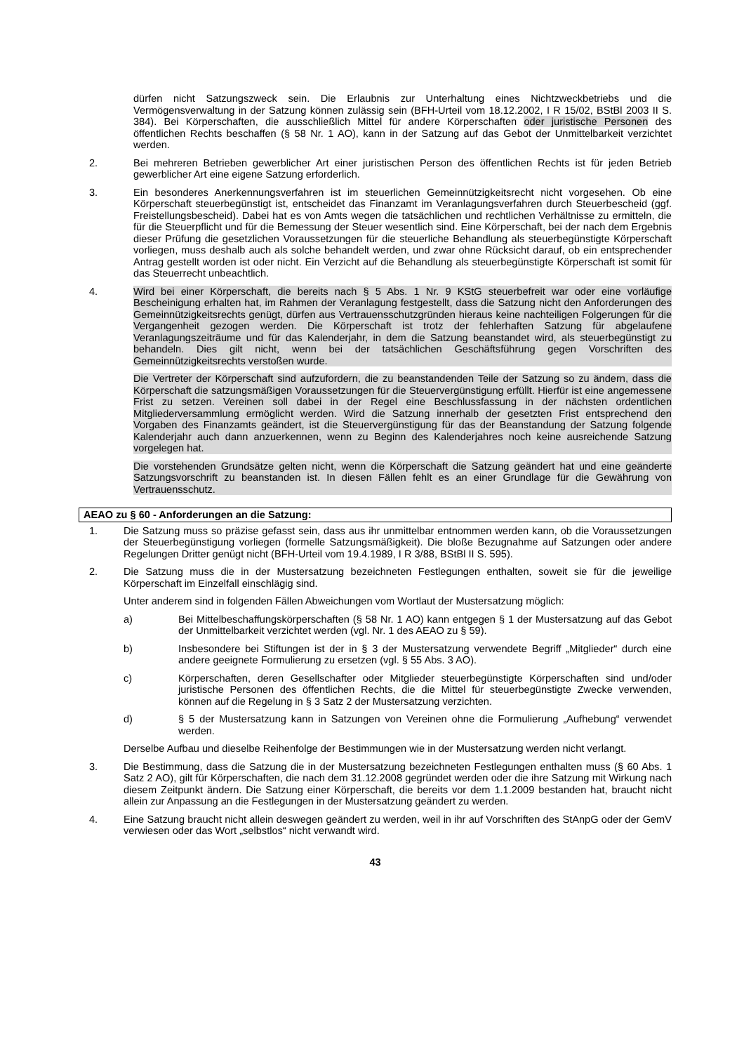dürfen nicht Satzungszweck sein. Die Erlaubnis zur Unterhaltung eines Nichtzweckbetriebs und die Vermögensverwaltung in der Satzung können zulässig sein (BFH-Urteil vom 18.12.2002, I R 15/02, BStBl 2003 II S. 384). Bei Körperschaften, die ausschließlich Mittel für andere Körperschaften oder juristische Personen des öffentlichen Rechts beschaffen (§ 58 Nr. 1 AO), kann in der Satzung auf das Gebot der Unmittelbarkeit verzichtet werden.
2. Bei mehreren Betrieben gewerblicher Art einer juristischen Person des öffentlichen Rechts ist für jeden Betrieb gewerblicher Art eine eigene Satzung erforderlich.
3. Ein besonderes Anerkennungsverfahren ist im steuerlichen Gemeinnützigkeitsrecht nicht vorgesehen. Ob eine Körperschaft steuerbegünstigt ist, entscheidet das Finanzamt im Veranlagungsverfahren durch Steuerbescheid (ggf. Freistellungsbescheid). Dabei hat es von Amts wegen die tatsächlichen und rechtlichen Verhältnisse zu ermitteln, die für die Steuerpflicht und für die Bemessung der Steuer wesentlich sind. Eine Körperschaft, bei der nach dem Ergebnis dieser Prüfung die gesetzlichen Voraussetzungen für die steuerliche Behandlung als steuerbegünstigte Körperschaft vorliegen, muss deshalb auch als solche behandelt werden, und zwar ohne Rücksicht darauf, ob ein entsprechender Antrag gestellt worden ist oder nicht. Ein Verzicht auf die Behandlung als steuerbegünstigte Körperschaft ist somit für das Steuerrecht unbeachtlich.
4. Wird bei einer Körperschaft, die bereits nach § 5 Abs. 1 Nr. 9 KStG steuerbefreit war oder eine vorläufige Bescheinigung erhalten hat, im Rahmen der Veranlagung festgestellt, dass die Satzung nicht den Anforderungen des Gemeinnützigkeitsrechts genügt, dürfen aus Vertrauensschutzgründen hieraus keine nachteiligen Folgerungen für die Vergangenheit gezogen werden. Die Körperschaft ist trotz der fehlerhaften Satzung für abgelaufene Veranlagungszeiträume und für das Kalenderjahr, in dem die Satzung beanstandet wird, als steuerbegünstigt zu behandeln. Dies gilt nicht, wenn bei der tatsächlichen Geschäftsführung gegen Vorschriften des Gemeinnützigkeitsrechts verstoßen wurde.
Die Vertreter der Körperschaft sind aufzufordern, die zu beanstandenden Teile der Satzung so zu ändern, dass die Körperschaft die satzungsmäßigen Voraussetzungen für die Steuervergünstigung erfüllt. Hierfür ist eine angemessene Frist zu setzen. Vereinen soll dabei in der Regel eine Beschlussfassung in der nächsten ordentlichen Mitgliederversammlung ermöglicht werden. Wird die Satzung innerhalb der gesetzten Frist entsprechend den Vorgaben des Finanzamts geändert, ist die Steuervergünstigung für das der Beanstandung der Satzung folgende Kalenderjahr auch dann anzuerkennen, wenn zu Beginn des Kalenderjahres noch keine ausreichende Satzung vorgelegen hat.
Die vorstehenden Grundsätze gelten nicht, wenn die Körperschaft die Satzung geändert hat und eine geänderte Satzungsvorschrift zu beanstanden ist. In diesen Fällen fehlt es an einer Grundlage für die Gewährung von Vertrauensschutz.
AEAO zu § 60 - Anforderungen an die Satzung:
1. Die Satzung muss so präzise gefasst sein, dass aus ihr unmittelbar entnommen werden kann, ob die Voraussetzungen der Steuerbegünstigung vorliegen (formelle Satzungsmäßigkeit). Die bloße Bezugnahme auf Satzungen oder andere Regelungen Dritter genügt nicht (BFH-Urteil vom 19.4.1989, I R 3/88, BStBl II S. 595).
2. Die Satzung muss die in der Mustersatzung bezeichneten Festlegungen enthalten, soweit sie für die jeweilige Körperschaft im Einzelfall einschlägig sind.
Unter anderem sind in folgenden Fällen Abweichungen vom Wortlaut der Mustersatzung möglich:
a) Bei Mittelbeschaffungskörperschaften (§ 58 Nr. 1 AO) kann entgegen § 1 der Mustersatzung auf das Gebot der Unmittelbarkeit verzichtet werden (vgl. Nr. 1 des AEAO zu § 59).
b) Insbesondere bei Stiftungen ist der in § 3 der Mustersatzung verwendete Begriff „Mitglieder“ durch eine andere geeignete Formulierung zu ersetzen (vgl. § 55 Abs. 3 AO).
c) Körperschaften, deren Gesellschafter oder Mitglieder steuerbegünstigte Körperschaften sind und/oder juristische Personen des öffentlichen Rechts, die die Mittel für steuerbegünstigte Zwecke verwenden, können auf die Regelung in § 3 Satz 2 der Mustersatzung verzichten.
d) § 5 der Mustersatzung kann in Satzungen von Vereinen ohne die Formulierung „Aufhebung“ verwendet werden.
Derselbe Aufbau und dieselbe Reihenfolge der Bestimmungen wie in der Mustersatzung werden nicht verlangt.
3. Die Bestimmung, dass die Satzung die in der Mustersatzung bezeichneten Festlegungen enthalten muss (§ 60 Abs. 1 Satz 2 AO), gilt für Körperschaften, die nach dem 31.12.2008 gegründet werden oder die ihre Satzung mit Wirkung nach diesem Zeitpunkt ändern. Die Satzung einer Körperschaft, die bereits vor dem 1.1.2009 bestanden hat, braucht nicht allein zur Anpassung an die Festlegungen in der Mustersatzung geändert zu werden.
4. Eine Satzung braucht nicht allein deswegen geändert zu werden, weil in ihr auf Vorschriften des StAnpG oder der GemV verwiesen oder das Wort „selbstlos“ nicht verwandt wird.
43